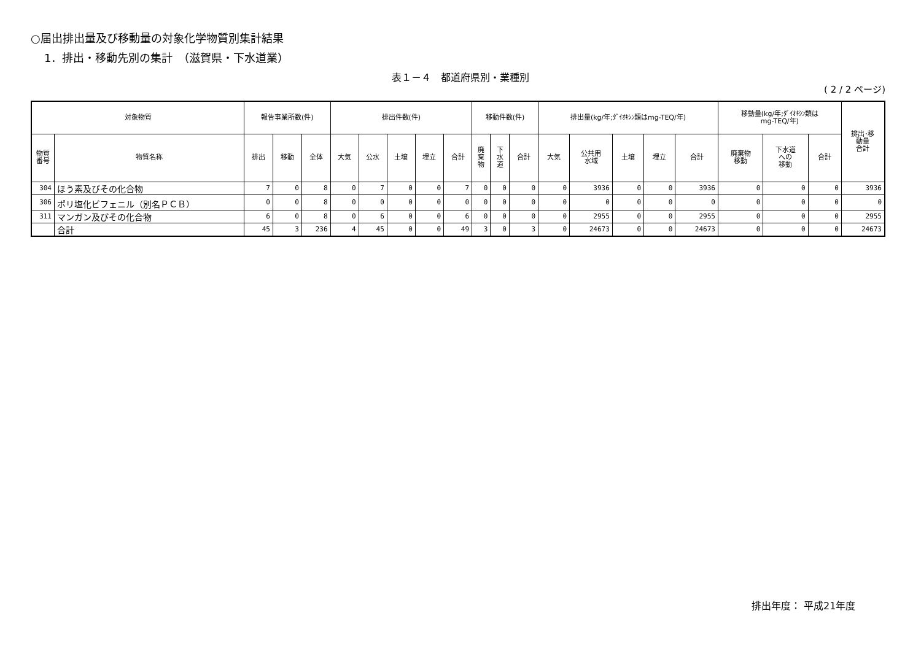○届出排出量及び移動量の対象化学物質別集計結果
1．排出・移動先別の集計　（滋賀県・下水道業）
表１－４　都道府県別・業種別
( 2 / 2 ページ)
| 対象物質 | | 報告事業所数(件) | | | 排出件数(件) | | | | | 移動件数(件) | | | 排出量(kg/年;ﾀﾞｲｵｷｼﾝ類はmg-TEQ/年) | | | | | 移動量(kg/年;ﾀﾞｲｵｷｼﾝ類は mg-TEQ/年) | | | 排出･移 動量 合計 |
| --- | --- | --- | --- | --- | --- | --- | --- | --- | --- | --- | --- | --- | --- | --- | --- | --- | --- | --- | --- | --- | --- |
| 物質 番号 | 物質名称 | 排出 | 移動 | 全体 | 大気 | 公水 | 土壌 | 埋立 | 合計 | 廃 棄 物 | 下 水 道 | 合計 | 大気 | 公共用 水域 | 土壌 | 埋立 | 合計 | 廃棄物 移動 | 下水道 への 移動 | 合計 | |
| 304 | ほう素及びその化合物 | 7 | 0 | 8 | 0 | 7 | 0 | 0 | 7 | 0 | 0 | 0 | 0 | 3936 | 0 | 0 | 3936 | 0 | 0 | 0 | 3936 |
| 306 | ポリ塩化ビフェニル（別名ＰＣＢ） | 0 | 0 | 8 | 0 | 0 | 0 | 0 | 0 | 0 | 0 | 0 | 0 | 0 | 0 | 0 | 0 | 0 | 0 | 0 | 0 |
| 311 | マンガン及びその化合物 | 6 | 0 | 8 | 0 | 6 | 0 | 0 | 6 | 0 | 0 | 0 | 0 | 2955 | 0 | 0 | 2955 | 0 | 0 | 0 | 2955 |
| | 合計 | 45 | 3 | 236 | 4 | 45 | 0 | 0 | 49 | 3 | 0 | 3 | 0 | 24673 | 0 | 0 | 24673 | 0 | 0 | 0 | 24673 |
排出年度： 平成21年度